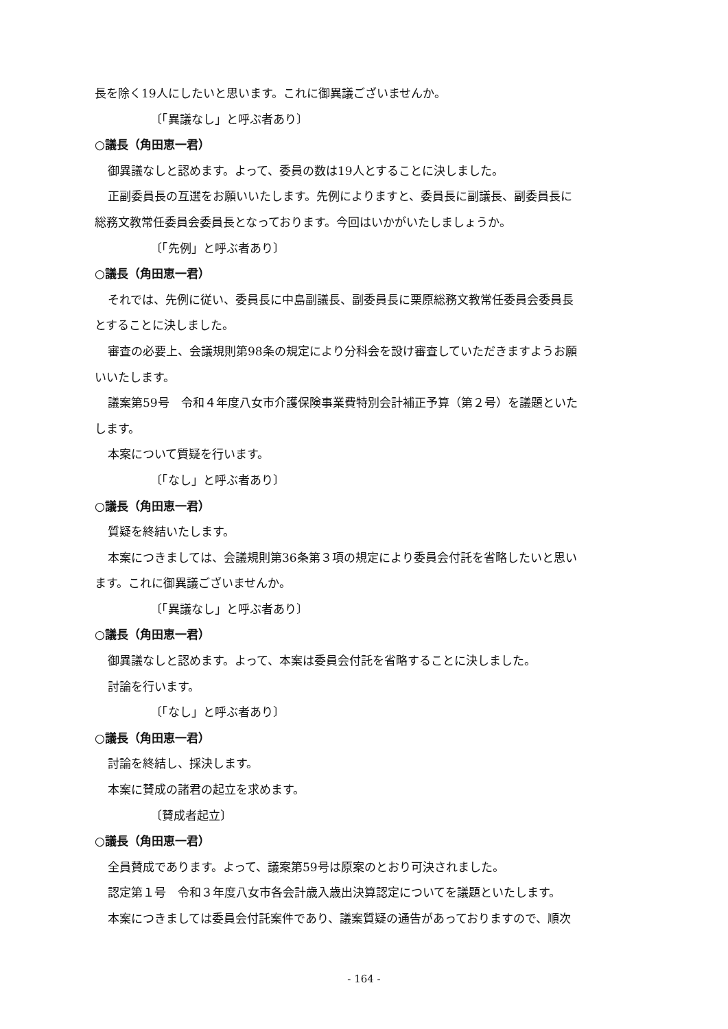長を除く19人にしたいと思います。これに御異議ございませんか。
〔「異議なし」と呼ぶ者あり〕
○議長（角田恵一君）
御異議なしと認めます。よって、委員の数は19人とすることに決しました。
正副委員長の互選をお願いいたします。先例によりますと、委員長に副議長、副委員長に
総務文教常任委員会委員長となっております。今回はいかがいたしましょうか。
〔「先例」と呼ぶ者あり〕
○議長（角田恵一君）
それでは、先例に従い、委員長に中島副議長、副委員長に栗原総務文教常任委員会委員長
とすることに決しました。
審査の必要上、会議規則第98条の規定により分科会を設け審査していただきますようお願
いいたします。
議案第59号　令和４年度八女市介護保険事業費特別会計補正予算（第２号）を議題といた
します。
本案について質疑を行います。
〔「なし」と呼ぶ者あり〕
○議長（角田恵一君）
質疑を終結いたします。
本案につきましては、会議規則第36条第３項の規定により委員会付託を省略したいと思い
ます。これに御異議ございませんか。
〔「異議なし」と呼ぶ者あり〕
○議長（角田恵一君）
御異議なしと認めます。よって、本案は委員会付託を省略することに決しました。
討論を行います。
〔「なし」と呼ぶ者あり〕
○議長（角田恵一君）
討論を終結し、採決します。
本案に賛成の諸君の起立を求めます。
〔賛成者起立〕
○議長（角田恵一君）
全員賛成であります。よって、議案第59号は原案のとおり可決されました。
認定第１号　令和３年度八女市各会計歳入歳出決算認定についてを議題といたします。
本案につきましては委員会付託案件であり、議案質疑の通告があっておりますので、順次
- 164 -